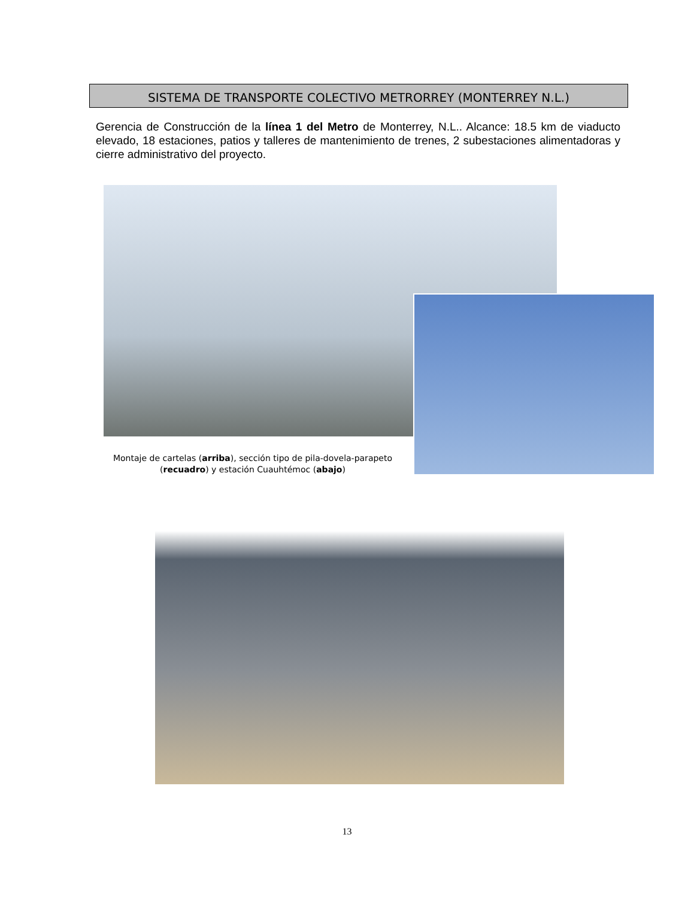SISTEMA DE TRANSPORTE COLECTIVO METRORREY (MONTERREY N.L.)
Gerencia de Construcción de la línea 1 del Metro de Monterrey, N.L.. Alcance: 18.5 km de viaducto elevado, 18 estaciones, patios y talleres de mantenimiento de trenes, 2 subestaciones alimentadoras y cierre administrativo del proyecto.
Montaje de cartelas (arriba), sección tipo de pila-dovela-parapeto (recuadro) y estación Cuauhtémoc (abajo)
13